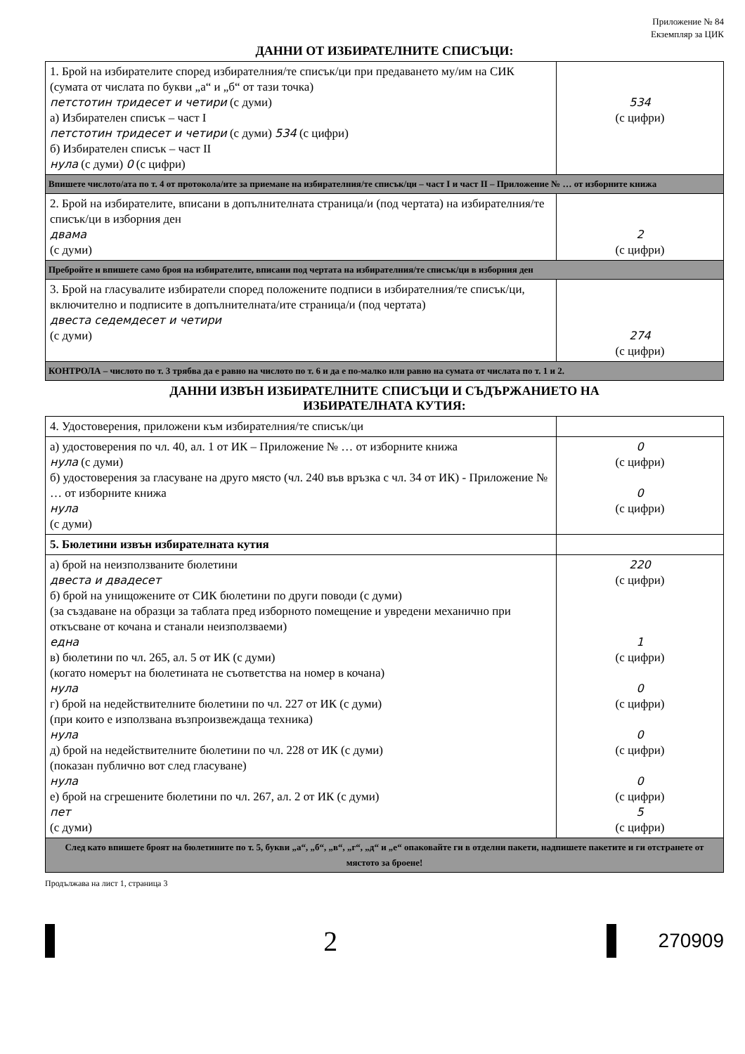Приложение № 84
Екземпляр за ЦИК
ДАННИ ОТ ИЗБИРАТЕЛНИТЕ СПИСЪЦИ:
| 1. Брой на избирателите според избирателния/те списък/ци при предаването му/им на СИК (сумата от числата по букви „а“ и „б“ от тази точка) петстотин тридесет и четири (с думи) а) Избирателен списък – част I петстотин тридесет и четири (с думи) 534 (с цифри) б) Избирателен списък – част II нула (с думи) 0 (с цифри) | 534 (с цифри) |
| Впишете числото/ата по т. 4 от протокола/ите за приемане на избирателния/те списък/ци – част I и част II – Приложение № … от изборните книжа | |
| 2. Брой на избирателите, вписани в допълнителната страница/и (под чертата) на избирателния/те списък/ци в изборния ден двама (с думи) | 2 (с цифри) |
| Пребройте и впишете само броя на избирателите, вписани под чертата на избирателния/те списък/ци в изборния ден | |
| 3. Брой на гласувалите избиратели според положените подписи в избирателния/те списък/ци, включително и подписите в допълнителната/ите страница/и (под чертата) двеста седемдесет и четири (с думи) | 274 (с цифри) |
| КОНТРОЛА – числото по т. 3 трябва да е равно на числото по т. 6 и да е по-малко или равно на сумата от числата по т. 1 и 2. | |
ДАННИ ИЗВЪН ИЗБИРАТЕЛНИТЕ СПИСЪЦИ И СЪДЪРЖАНИЕТО НА
ИЗБИРАТЕЛНАТА КУТИЯ:
| 4. Удостоверения, приложени към избирателния/те списък/ци | |
| а) удостоверения по чл. 40, ал. 1 от ИК – Приложение № … от изборните книжа нула (с думи) б) удостоверения за гласуване на друго място (чл. 240 във връзка с чл. 34 от ИК) - Приложение № … от изборните книжа нула (с думи) | 0 (с цифри) 0 (с цифри) |
| 5. Бюлетини извън избирателната кутия | |
| а) брой на неизползваните бюлетини двеста и двадесет б) брой на унищожените от СИК бюлетини по други поводи (с думи) (за създаване на образци за таблата пред изборното помещение и увредени механично при откъсване от кочана и станали неизползваеми) една в) бюлетини по чл. 265, ал. 5 от ИК (с думи) (когато номерът на бюлетината не съответства на номер в кочана) нула г) брой на недействителните бюлетини по чл. 227 от ИК (с думи) (при които е използвана възпроизвеждаща техника) нула д) брой на недействителните бюлетини по чл. 228 от ИК (с думи) (показан публично вот след гласуване) нула е) брой на сгрешените бюлетини по чл. 267, ал. 2 от ИК (с думи) пет (с думи) | 220 (с цифри) 1 (с цифри) 0 (с цифри) 0 (с цифри) 0 (с цифри) 5 (с цифри) |
| След като впишете броят на бюлетините по т. 5, букви „а“, „б“, „в“, „г“, „д“ и „е“ опаковайте ги в отделни пакети, надпишете пакетите и ги отстранете от мястото за броене! | |
Продължава на лист 1, страница 3
2
270909